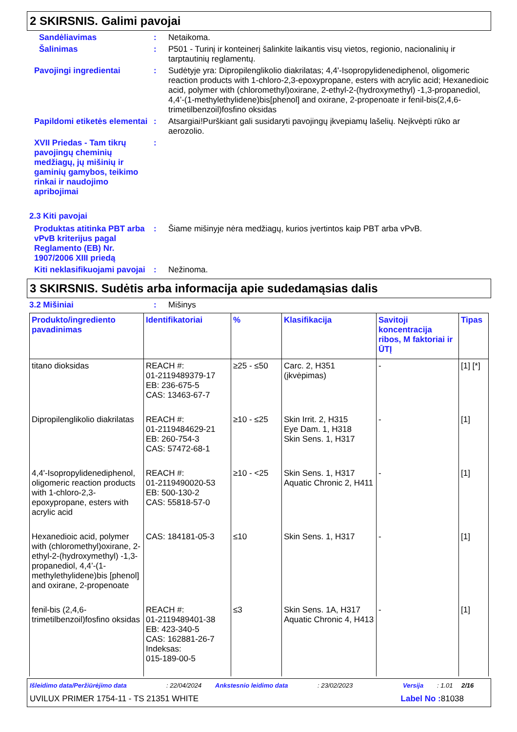2 SKIRSNIS. Galimi pavojai
Sandėliavimas : Netaikoma.
Šalinimas : P501 - Turinį ir konteinerį šalinkite laikantis visų vietos, regionio, nacionalinių ir tarptautinių reglamentų.
Pavojingi ingredientai : Sudėtyje yra: Dipropilenglikolio diakrilatas; 4,4'-Isopropylidenediphenol, oligomeric reaction products with 1-chloro-2,3-epoxypropane, esters with acrylic acid; Hexanedioic acid, polymer with (chloromethyl)oxirane, 2-ethyl-2-(hydroxymethyl) -1,3-propanediol, 4,4’-(1-methylethylidene)bis[phenol] and oxirane, 2-propenoate ir fenil-bis(2,4,6-trimetilbenzoil)fosfino oksidas
Papildomi etiketės elementai
: Atsargiai!Purškiant gali susidaryti pavojingų įkvepiamų lašelių. Neįkvėpti rūko ar aerozolio.
XVII Priedas - Tam tikrų pavojingų cheminių medžiagų, jų mišinių ir gaminių gamybos, teikimo rinkai ir naudojimo apribojimai
:
2.3 Kiti pavojai
Produktas atitinka PBT arba vPvB kriterijus pagal Reglamento (EB) Nr. 1907/2006 XIII priedą
: Šiame mišinyje nėra medžiagų, kurios įvertintos kaip PBT arba vPvB.
Kiti neklasifikuojami pavojai
: Nežinoma.
3 SKIRSNIS. Sudėtis arba informacija apie sudedamąsias dalis
3.2 Mišiniai : Mišinys
| Produkto/ingrediento pavadinimas | Identifikatoriai | % | Klasifikacija | Savitoji koncentracija ribos, M faktoriai ir ŪTĮ | Tipas |
| --- | --- | --- | --- | --- | --- |
| titano dioksidas | REACH #: 01-2119489379-17 EB: 236-675-5 CAS: 13463-67-7 | ≥25 - ≤50 | Carc. 2, H351 (įkvėpimas) | - | [1] [*] |
| Dipropilenglikolio diakrilatas | REACH #: 01-2119484629-21 EB: 260-754-3 CAS: 57472-68-1 | ≥10 - ≤25 | Skin Irrit. 2, H315 Eye Dam. 1, H318 Skin Sens. 1, H317 | - | [1] |
| 4,4'-Isopropylidenediphenol, oligomeric reaction products with 1-chloro-2,3-epoxypropane, esters with acrylic acid | REACH #: 01-2119490020-53 EB: 500-130-2 CAS: 55818-57-0 | ≥10 - <25 | Skin Sens. 1, H317 Aquatic Chronic 2, H411 | - | [1] |
| Hexanedioic acid, polymer with (chloromethyl)oxirane, 2-ethyl-2-(hydroxymethyl) -1,3-propanediol, 4,4’-(1-methylethylidene)bis [phenol] and oxirane, 2-propenoate | CAS: 184181-05-3 | ≤10 | Skin Sens. 1, H317 | - | [1] |
| fenil-bis (2,4,6-trimetilbenzoil)fosfino oksidas | REACH #: 01-2119489401-38 EB: 423-340-5 CAS: 162881-26-7 Indeksas: 015-189-00-5 | ≤3 | Skin Sens. 1A, H317 Aquatic Chronic 4, H413 | - | [1] |
Išleidimo data/Peržiūrėjimo data: 22/04/2024 Ankstesnio leidimo data: 23/02/2023 Versija: 1.01 2/16
UVILUX PRIMER 1754-11 - TS 21351 WHITE Label No : 81038